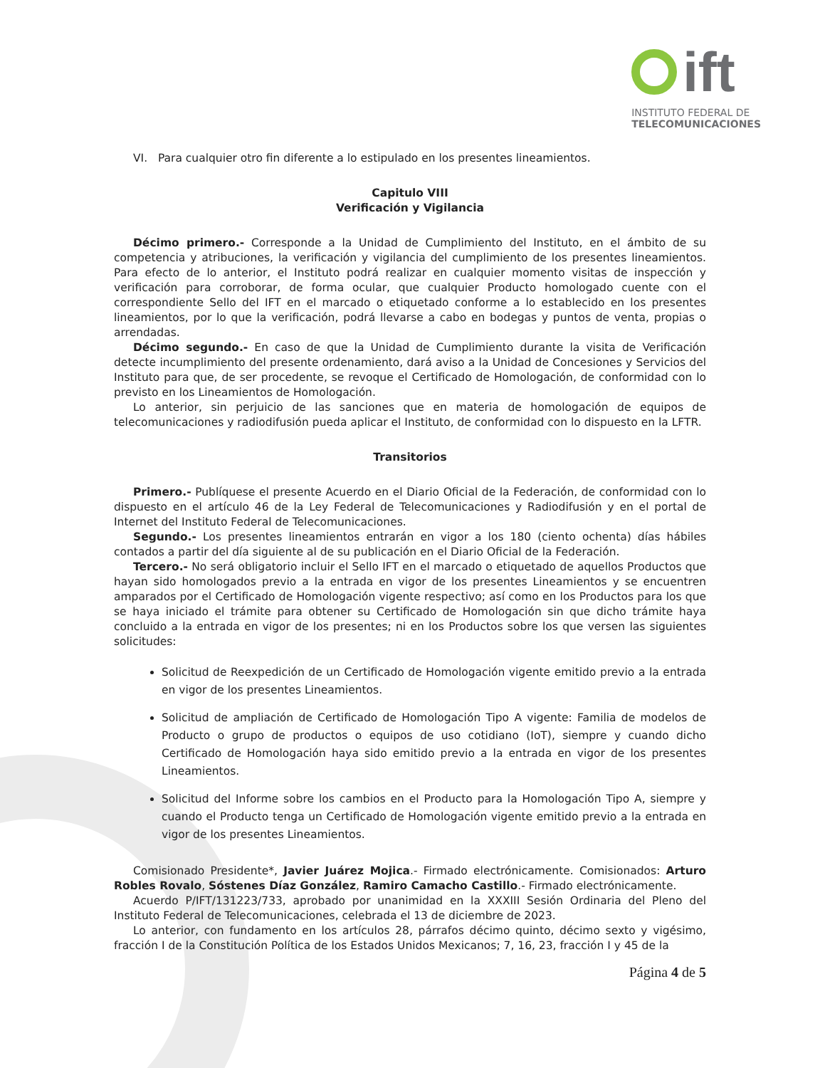ift
INSTITUTO FEDERAL DE
TELECOMUNICACIONES
VI. Para cualquier otro fin diferente a lo estipulado en los presentes lineamientos.
Capitulo VIII
Verificación y Vigilancia
Décimo primero.- Corresponde a la Unidad de Cumplimiento del Instituto, en el ámbito de su competencia y atribuciones, la verificación y vigilancia del cumplimiento de los presentes lineamientos. Para efecto de lo anterior, el Instituto podrá realizar en cualquier momento visitas de inspección y verificación para corroborar, de forma ocular, que cualquier Producto homologado cuente con el correspondiente Sello del IFT en el marcado o etiquetado conforme a lo establecido en los presentes lineamientos, por lo que la verificación, podrá llevarse a cabo en bodegas y puntos de venta, propias o arrendadas.
Décimo segundo.- En caso de que la Unidad de Cumplimiento durante la visita de Verificación detecte incumplimiento del presente ordenamiento, dará aviso a la Unidad de Concesiones y Servicios del Instituto para que, de ser procedente, se revoque el Certificado de Homologación, de conformidad con lo previsto en los Lineamientos de Homologación.
Lo anterior, sin perjuicio de las sanciones que en materia de homologación de equipos de telecomunicaciones y radiodifusión pueda aplicar el Instituto, de conformidad con lo dispuesto en la LFTR.
Transitorios
Primero.- Publíquese el presente Acuerdo en el Diario Oficial de la Federación, de conformidad con lo dispuesto en el artículo 46 de la Ley Federal de Telecomunicaciones y Radiodifusión y en el portal de Internet del Instituto Federal de Telecomunicaciones.
Segundo.- Los presentes lineamientos entrarán en vigor a los 180 (ciento ochenta) días hábiles contados a partir del día siguiente al de su publicación en el Diario Oficial de la Federación.
Tercero.- No será obligatorio incluir el Sello IFT en el marcado o etiquetado de aquellos Productos que hayan sido homologados previo a la entrada en vigor de los presentes Lineamientos y se encuentren amparados por el Certificado de Homologación vigente respectivo; así como en los Productos para los que se haya iniciado el trámite para obtener su Certificado de Homologación sin que dicho trámite haya concluido a la entrada en vigor de los presentes; ni en los Productos sobre los que versen las siguientes solicitudes:
Solicitud de Reexpedición de un Certificado de Homologación vigente emitido previo a la entrada en vigor de los presentes Lineamientos.
Solicitud de ampliación de Certificado de Homologación Tipo A vigente: Familia de modelos de Producto o grupo de productos o equipos de uso cotidiano (IoT), siempre y cuando dicho Certificado de Homologación haya sido emitido previo a la entrada en vigor de los presentes Lineamientos.
Solicitud del Informe sobre los cambios en el Producto para la Homologación Tipo A, siempre y cuando el Producto tenga un Certificado de Homologación vigente emitido previo a la entrada en vigor de los presentes Lineamientos.
Comisionado Presidente*, Javier Juárez Mojica.- Firmado electrónicamente. Comisionados: Arturo Robles Rovalo, Sóstenes Díaz González, Ramiro Camacho Castillo.- Firmado electrónicamente.
Acuerdo P/IFT/131223/733, aprobado por unanimidad en la XXXIII Sesión Ordinaria del Pleno del Instituto Federal de Telecomunicaciones, celebrada el 13 de diciembre de 2023.
Lo anterior, con fundamento en los artículos 28, párrafos décimo quinto, décimo sexto y vigésimo, fracción I de la Constitución Política de los Estados Unidos Mexicanos; 7, 16, 23, fracción I y 45 de la
Página 4 de 5